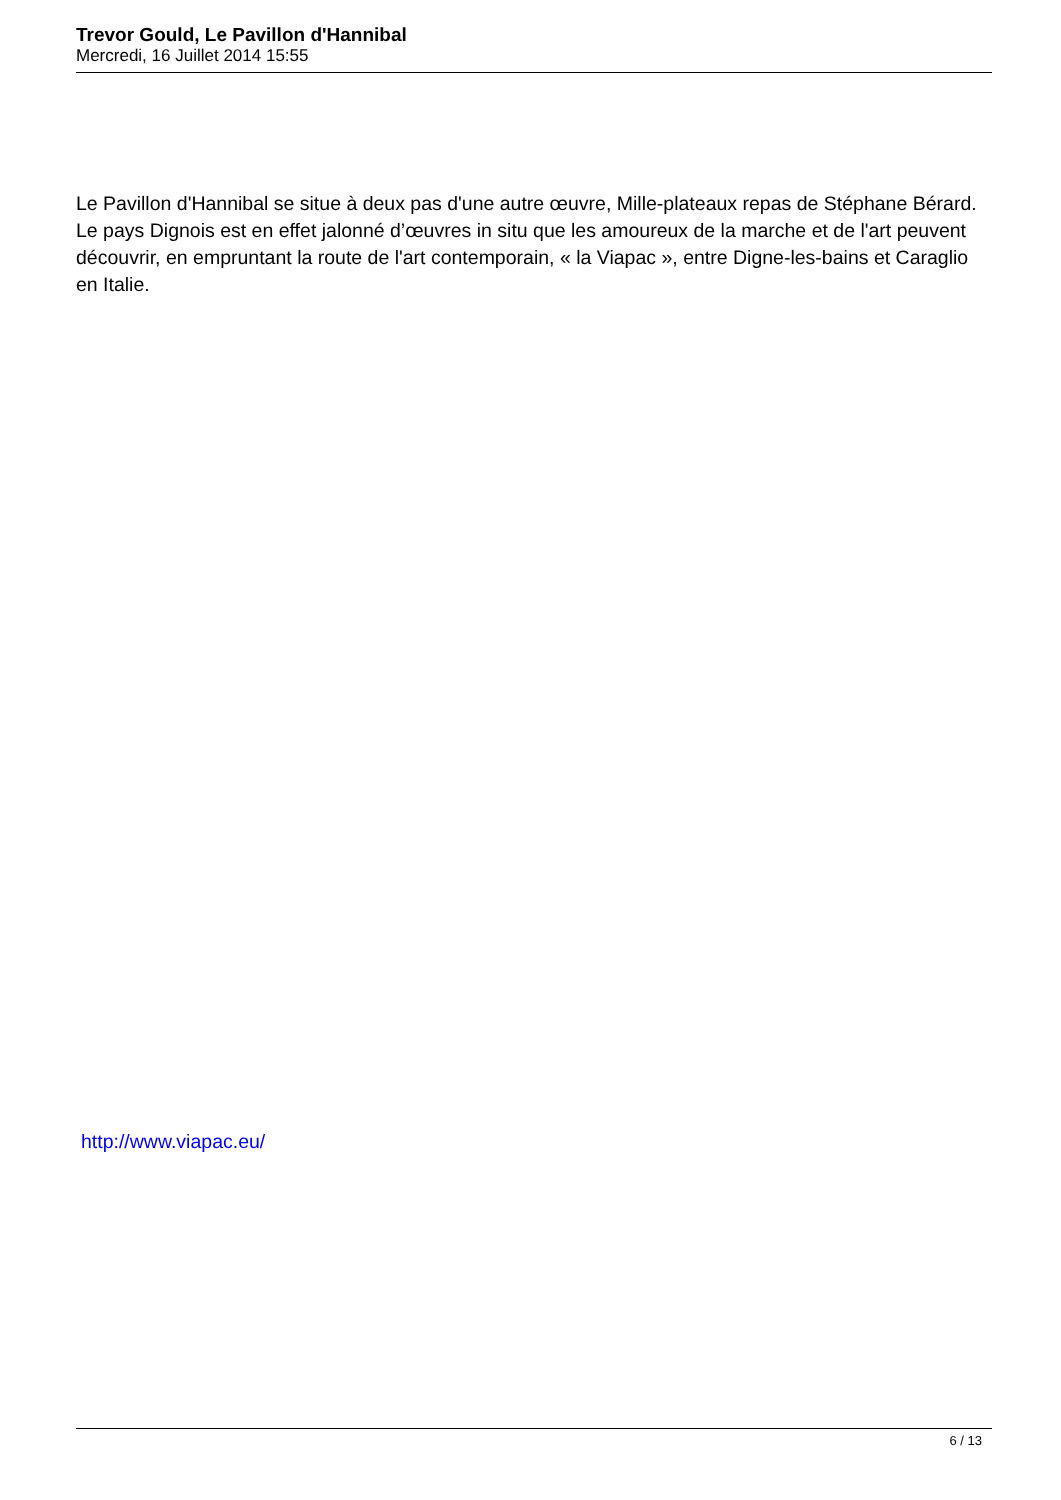Trevor Gould, Le Pavillon d'Hannibal
Mercredi, 16 Juillet 2014 15:55
Le Pavillon d'Hannibal se situe à deux pas d'une autre œuvre, Mille-plateaux repas de Stéphane Bérard. Le pays Dignois est en effet jalonné d’œuvres in situ que les amoureux de la marche et de l'art peuvent découvrir, en empruntant la route de l'art contemporain, « la Viapac », entre Digne-les-bains et Caraglio en Italie.
http://www.viapac.eu/
6 / 13